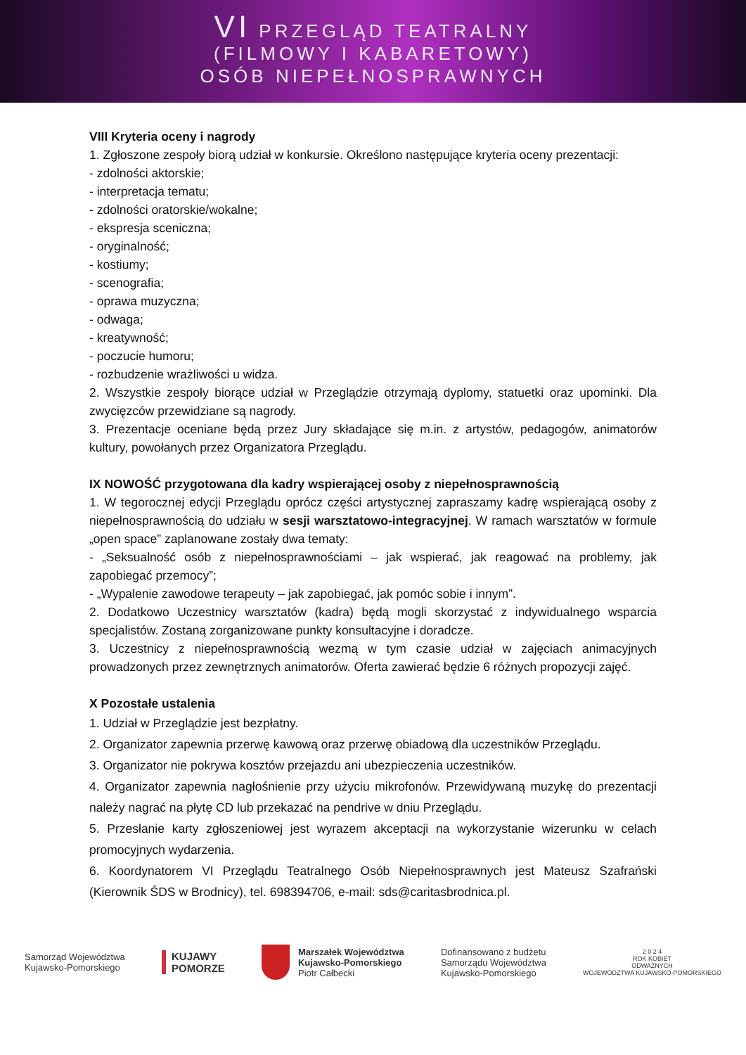VI PRZEGLĄD TEATRALNY
(FILMOWY I KABARETOWY)
OSÓB NIEPEŁNOSPRAWNYCH
VIII Kryteria oceny i nagrody
1. Zgłoszone zespoły biorą udział w konkursie. Określono następujące kryteria oceny prezentacji:
- zdolności aktorskie;
- interpretacja tematu;
- zdolności oratorskie/wokalne;
- ekspresja sceniczna;
- oryginalność;
- kostiumy;
- scenografia;
- oprawa muzyczna;
- odwaga;
- kreatywność;
- poczucie humoru;
- rozbudzenie wrażliwości u widza.
2. Wszystkie zespoły biorące udział w Przeglądzie otrzymają dyplomy, statuetki oraz upominki. Dla zwycięzców przewidziane są nagrody.
3. Prezentacje oceniane będą przez Jury składające się m.in. z artystów, pedagogów, animatorów kultury, powołanych przez Organizatora Przeglądu.
IX NOWOŚĆ przygotowana dla kadry wspierającej osoby z niepełnosprawnością
1. W tegorocznej edycji Przeglądu oprócz części artystycznej zapraszamy kadrę wspierającą osoby z niepełnosprawnością do udziału w sesji warsztatowo-integracyjnej. W ramach warsztatów w formule „open space” zaplanowane zostały dwa tematy:
- „Seksualność osób z niepełnosprawnościami – jak wspierać, jak reagować na problemy, jak zapobiegać przemocy”;
- „Wypalenie zawodowe terapeuty – jak zapobiegać, jak pomóc sobie i innym”.
2. Dodatkowo Uczestnicy warsztatów (kadra) będą mogli skorzystać z indywidualnego wsparcia specjalistów. Zostaną zorganizowane punkty konsultacyjne i doradcze.
3. Uczestnicy z niepełnosprawnością wezmą w tym czasie udział w zajęciach animacyjnych prowadzonych przez zewnętrznych animatorów. Oferta zawierać będzie 6 różnych propozycji zajęć.
X Pozostałe ustalenia
1. Udział w Przeglądzie jest bezpłatny.
2. Organizator zapewnia przerwę kawową oraz przerwę obiadową dla uczestników Przeglądu.
3. Organizator nie pokrywa kosztów przejazdu ani ubezpieczenia uczestników.
4. Organizator zapewnia nagłośnienie przy użyciu mikrofonów. Przewidywaną muzykę do prezentacji należy nagrać na płytę CD lub przekazać na pendrive w dniu Przeglądu.
5. Przesłanie karty zgłoszeniowej jest wyrazem akceptacji na wykorzystanie wizerunku w celach promocyjnych wydarzenia.
6. Koordynatorem VI Przeglądu Teatralnego Osób Niepełnosprawnych jest Mateusz Szafrański (Kierownik ŚDS w Brodnicy), tel. 698394706, e-mail: sds@caritasbrodnica.pl.
Samorząd Województwa
Kujawsko-Pomorskiego
KUJAWY
POMORZE
Marszałek Województwa
Kujawsko-Pomorskiego
Piotr Całbecki
Dofinansowano z budżetu
Samorządu Województwa
Kujawsko-Pomorskiego
2 0 2 4
ROK KOBIET
ODWAŻNYCH
WOJEWÓDZTWA KUJAWSKO-POMORSKIEGO